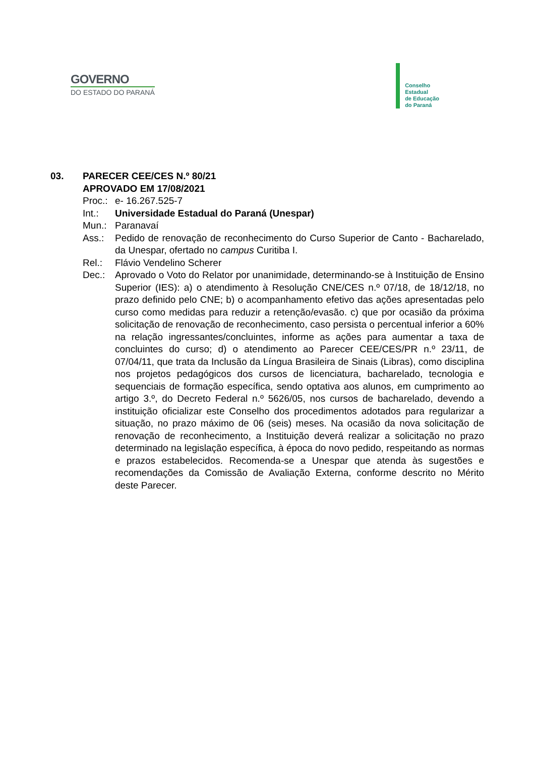GOVERNO
DO ESTADO DO PARANÁ
Conselho
Estadual
de Educação
do Paraná
03. PARECER CEE/CES N.º 80/21
APROVADO EM 17/08/2021
Proc.:
e- 16.267.525-7
Int.: Universidade Estadual do Paraná (Unespar)
Mun.: Paranavaí
Ass.: Pedido de renovação de reconhecimento do Curso Superior de Canto - Bacharelado, da Unespar, ofertado no campus Curitiba I.
Rel.: Flávio Vendelino Scherer
Dec.: Aprovado o Voto do Relator por unanimidade, determinando-se à Instituição de Ensino Superior (IES): a) o atendimento à Resolução CNE/CES n.º 07/18, de 18/12/18, no prazo definido pelo CNE; b) o acompanhamento efetivo das ações apresentadas pelo curso como medidas para reduzir a retenção/evasão. c) que por ocasião da próxima solicitação de renovação de reconhecimento, caso persista o percentual inferior a 60% na relação ingressantes/concluintes, informe as ações para aumentar a taxa de concluintes do curso; d) o atendimento ao Parecer CEE/CES/PR n.º 23/11, de 07/04/11, que trata da Inclusão da Língua Brasileira de Sinais (Libras), como disciplina nos projetos pedagógicos dos cursos de licenciatura, bacharelado, tecnologia e sequenciais de formação específica, sendo optativa aos alunos, em cumprimento ao artigo 3.º, do Decreto Federal n.º 5626/05, nos cursos de bacharelado, devendo a instituição oficializar este Conselho dos procedimentos adotados para regularizar a situação, no prazo máximo de 06 (seis) meses. Na ocasião da nova solicitação de renovação de reconhecimento, a Instituição deverá realizar a solicitação no prazo determinado na legislação específica, à época do novo pedido, respeitando as normas e prazos estabelecidos. Recomenda-se a Unespar que atenda às sugestões e recomendações da Comissão de Avaliação Externa, conforme descrito no Mérito deste Parecer.